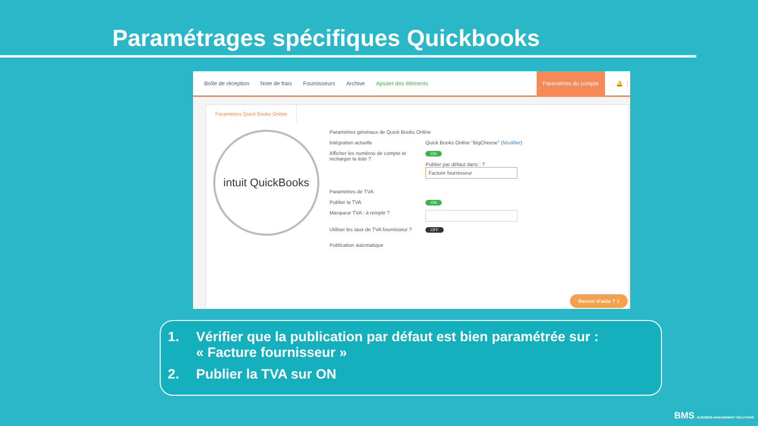Paramétrages spécifiques Quickbooks
Boîte de réception Note de frais Fournisseurs Archive Ajouter des éléments
Paramètres du compte
🔔 ⋮
Paramètres Quick Books Online
intuit QuickBooks
Paramètres généraux de Quick Books Online
Intégration actuelle Quick Books Online "BigCheese" (Modifier)
Afficher les numéros de compte et recharger la liste ?
ON
Publier par défaut dans : ?
Facture fournisseur
Paramètres de TVA
Publier la TVA
ON
Marqueur TVA : à remplir ?
Utiliser les taux de TVA fournisseur ?
OFF
Publication automatique
Besoin d'aide ? 1
1. Vérifier que la publication par défaut est bien paramétrée sur :
« Facture fournisseur »
2. Publier la TVA sur ON
BMS BUSINESS MANAGEMENT SOLUTIONS